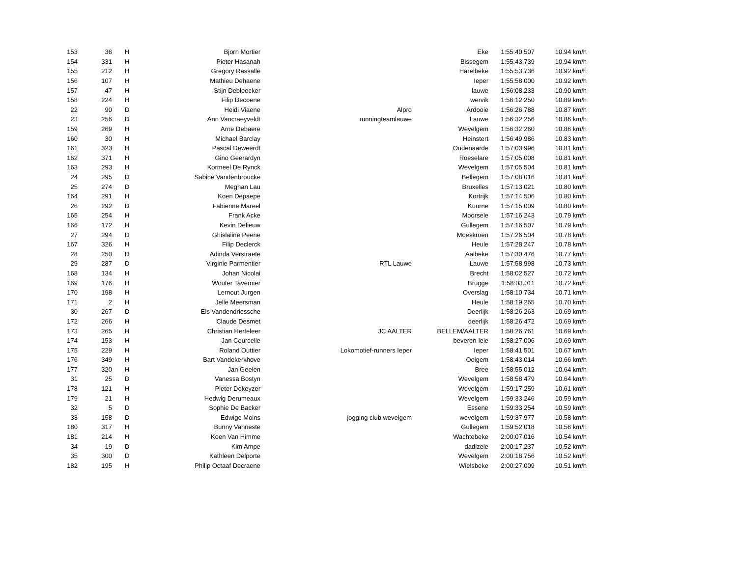| 153 | 36 | H | Bjorn Mortier | | Eke | 1:55:40.507 | 10.94 km/h |
| 154 | 331 | H | Pieter Hasanah | | Bissegem | 1:55:43.739 | 10.94 km/h |
| 155 | 212 | H | Gregory Rassalle | | Harelbeke | 1:55:53.736 | 10.92 km/h |
| 156 | 107 | H | Mathieu Dehaene | | Ieper | 1:55:58.000 | 10.92 km/h |
| 157 | 47 | H | Stijn Debleecker | | lauwe | 1:56:08.233 | 10.90 km/h |
| 158 | 224 | H | Filip Decoene | | wervik | 1:56:12.250 | 10.89 km/h |
| 22 | 90 | D | Heidi Viaene | Alpro | Ardooie | 1:56:26.788 | 10.87 km/h |
| 23 | 256 | D | Ann Vancraeyveldt | runningteamlauwe | Lauwe | 1:56:32.256 | 10.86 km/h |
| 159 | 269 | H | Arne Debaere | | Wevelgem | 1:56:32.260 | 10.86 km/h |
| 160 | 30 | H | Michael Barclay | | Heinstert | 1:56:49.986 | 10.83 km/h |
| 161 | 323 | H | Pascal Deweerdt | | Oudenaarde | 1:57:03.996 | 10.81 km/h |
| 162 | 371 | H | Gino Geerardyn | | Roeselare | 1:57:05.008 | 10.81 km/h |
| 163 | 293 | H | Kormeel De Rynck | | Wevelgem | 1:57:05.504 | 10.81 km/h |
| 24 | 295 | D | Sabine Vandenbroucke | | Bellegem | 1:57:08.016 | 10.81 km/h |
| 25 | 274 | D | Meghan Lau | | Bruxelles | 1:57:13.021 | 10.80 km/h |
| 164 | 291 | H | Koen Depaepe | | Kortrijk | 1:57:14.506 | 10.80 km/h |
| 26 | 292 | D | Fabienne Mareel | | Kuurne | 1:57:15.009 | 10.80 km/h |
| 165 | 254 | H | Frank Acke | | Moorsele | 1:57:16.243 | 10.79 km/h |
| 166 | 172 | H | Kevin Defieuw | | Gullegem | 1:57:16.507 | 10.79 km/h |
| 27 | 294 | D | Ghislaiine Peene | | Moeskroen | 1:57:26.504 | 10.78 km/h |
| 167 | 326 | H | Filip Declerck | | Heule | 1:57:28.247 | 10.78 km/h |
| 28 | 250 | D | Adinda Verstraete | | Aalbeke | 1:57:30.476 | 10.77 km/h |
| 29 | 287 | D | Virginie Parmentier | RTL Lauwe | Lauwe | 1:57:58.998 | 10.73 km/h |
| 168 | 134 | H | Johan Nicolai | | Brecht | 1:58:02.527 | 10.72 km/h |
| 169 | 176 | H | Wouter Tavernier | | Brugge | 1:58:03.011 | 10.72 km/h |
| 170 | 198 | H | Lernout Jurgen | | Overslag | 1:58:10.734 | 10.71 km/h |
| 171 | 2 | H | Jelle Meersman | | Heule | 1:58:19.265 | 10.70 km/h |
| 30 | 267 | D | Els Vandendriessche | | Deerlijk | 1:58:26.263 | 10.69 km/h |
| 172 | 266 | H | Claude Desmet | | deerlijk | 1:58:26.472 | 10.69 km/h |
| 173 | 265 | H | Christian Herteleer | JC AALTER | BELLEM/AALTER | 1:58:26.761 | 10.69 km/h |
| 174 | 153 | H | Jan Courcelle | | beveren-leie | 1:58:27.006 | 10.69 km/h |
| 175 | 229 | H | Roland Outtier | Lokomotief-runners Ieper | Ieper | 1:58:41.501 | 10.67 km/h |
| 176 | 349 | H | Bart Vandekerkhove | | Ooigem | 1:58:43.014 | 10.66 km/h |
| 177 | 320 | H | Jan Geelen | | Bree | 1:58:55.012 | 10.64 km/h |
| 31 | 25 | D | Vanessa Bostyn | | Wevelgem | 1:58:58.479 | 10.64 km/h |
| 178 | 121 | H | Pieter Dekeyzer | | Wevelgem | 1:59:17.259 | 10.61 km/h |
| 179 | 21 | H | Hedwig Derumeaux | | Wevelgem | 1:59:33.246 | 10.59 km/h |
| 32 | 5 | D | Sophie De Backer | | Essene | 1:59:33.254 | 10.59 km/h |
| 33 | 158 | D | Edwige Moins | jogging club wevelgem | wevelgem | 1:59:37.977 | 10.58 km/h |
| 180 | 317 | H | Bunny Vanneste | | Gullegem | 1:59:52.018 | 10.56 km/h |
| 181 | 214 | H | Koen Van Himme | | Wachtebeke | 2:00:07.016 | 10.54 km/h |
| 34 | 19 | D | Kim Ampe | | dadizele | 2:00:17.237 | 10.52 km/h |
| 35 | 300 | D | Kathleen Delporte | | Wevelgem | 2:00:18.756 | 10.52 km/h |
| 182 | 195 | H | Philip Octaaf Decraene | | Wielsbeke | 2:00:27.009 | 10.51 km/h |